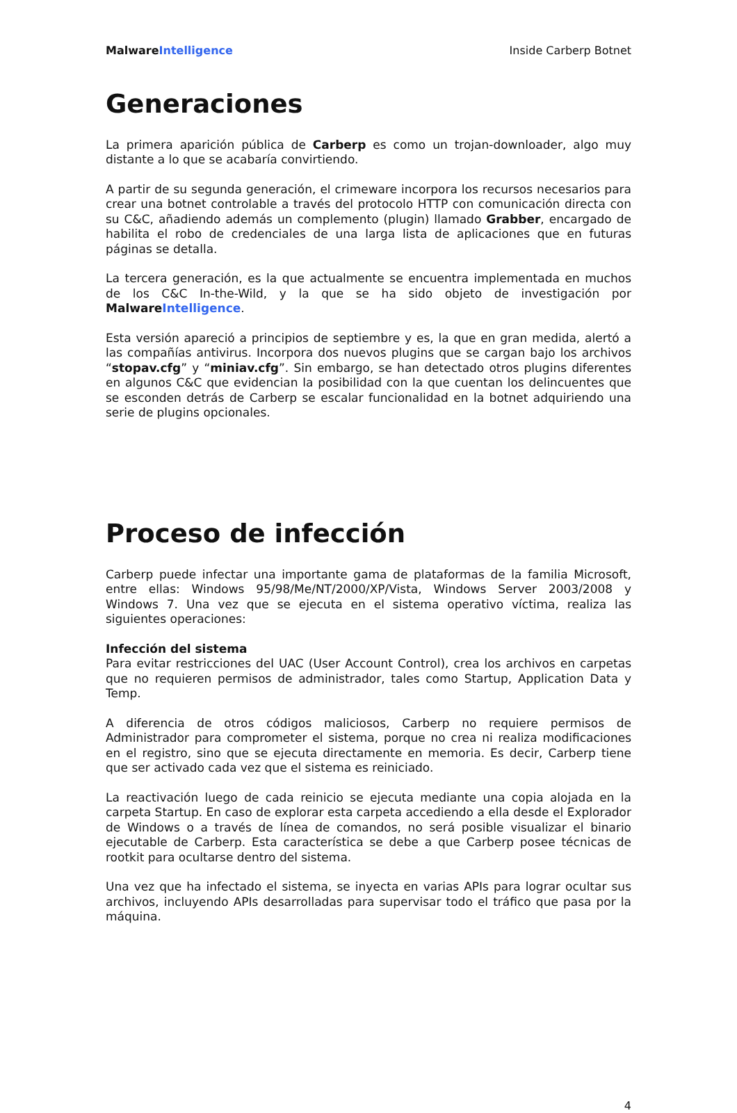Malware Intelligence Inside Carberp Botnet
Generaciones
La primera aparición pública de Carberp es como un trojan-downloader, algo muy distante a lo que se acabaría convirtiendo.
A partir de su segunda generación, el crimeware incorpora los recursos necesarios para crear una botnet controlable a través del protocolo HTTP con comunicación directa con su C&C, añadiendo además un complemento (plugin) llamado Grabber, encargado de habilita el robo de credenciales de una larga lista de aplicaciones que en futuras páginas se detalla.
La tercera generación, es la que actualmente se encuentra implementada en muchos de los C&C In-the-Wild, y la que se ha sido objeto de investigación por Malware Intelligence.
Esta versión apareció a principios de septiembre y es, la que en gran medida, alertó a las compañías antivirus. Incorpora dos nuevos plugins que se cargan bajo los archivos “stopav.cfg” y “miniav.cfg”. Sin embargo, se han detectado otros plugins diferentes en algunos C&C que evidencian la posibilidad con la que cuentan los delincuentes que se esconden detrás de Carberp se escalar funcionalidad en la botnet adquiriendo una serie de plugins opcionales.
Proceso de infección
Carberp puede infectar una importante gama de plataformas de la familia Microsoft, entre ellas: Windows 95/98/Me/NT/2000/XP/Vista, Windows Server 2003/2008 y Windows 7. Una vez que se ejecuta en el sistema operativo víctima, realiza las siguientes operaciones:
Infección del sistema
Para evitar restricciones del UAC (User Account Control), crea los archivos en carpetas que no requieren permisos de administrador, tales como Startup, Application Data y Temp.
A diferencia de otros códigos maliciosos, Carberp no requiere permisos de Administrador para comprometer el sistema, porque no crea ni realiza modificaciones en el registro, sino que se ejecuta directamente en memoria. Es decir, Carberp tiene que ser activado cada vez que el sistema es reiniciado.
La reactivación luego de cada reinicio se ejecuta mediante una copia alojada en la carpeta Startup. En caso de explorar esta carpeta accediendo a ella desde el Explorador de Windows o a través de línea de comandos, no será posible visualizar el binario ejecutable de Carberp. Esta característica se debe a que Carberp posee técnicas de rootkit para ocultarse dentro del sistema.
Una vez que ha infectado el sistema, se inyecta en varias APIs para lograr ocultar sus archivos, incluyendo APIs desarrolladas para supervisar todo el tráfico que pasa por la máquina.
4